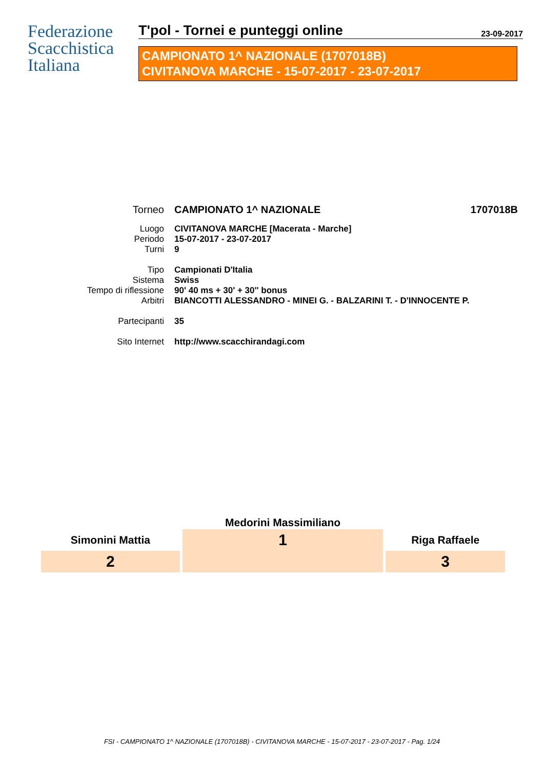Federazione
Scacchistica
Italiana
T'pol - Tornei e punteggi online 23-09-2017
CAMPIONATO 1^ NAZIONALE (1707018B)
CIVITANOVA MARCHE - 15-07-2017 - 23-07-2017
| Torneo | CAMPIONATO 1^ NAZIONALE | 1707018B |
| Luogo | CIVITANOVA MARCHE [Macerata - Marche] | |
| Periodo | 15-07-2017 - 23-07-2017 | |
| Turni | 9 | |
| Tipo | Campionati D'Italia | |
| Sistema | Swiss | |
| Tempo di riflessione | 90' 40 ms + 30' + 30'' bonus | |
| Arbitri | BIANCOTTI ALESSANDRO - MINEI G. - BALZARINI T. - D'INNOCENTE P. | |
| Partecipanti | 35 | |
| Sito Internet | http://www.scacchirandagi.com | |
| | Medorini Massimiliano | |
| Simonini Mattia | 1 | Riga Raffaele |
| 2 | | 3 |
FSI - CAMPIONATO 1^ NAZIONALE (1707018B) - CIVITANOVA MARCHE - 15-07-2017 - 23-07-2017 - Pag. 1/24